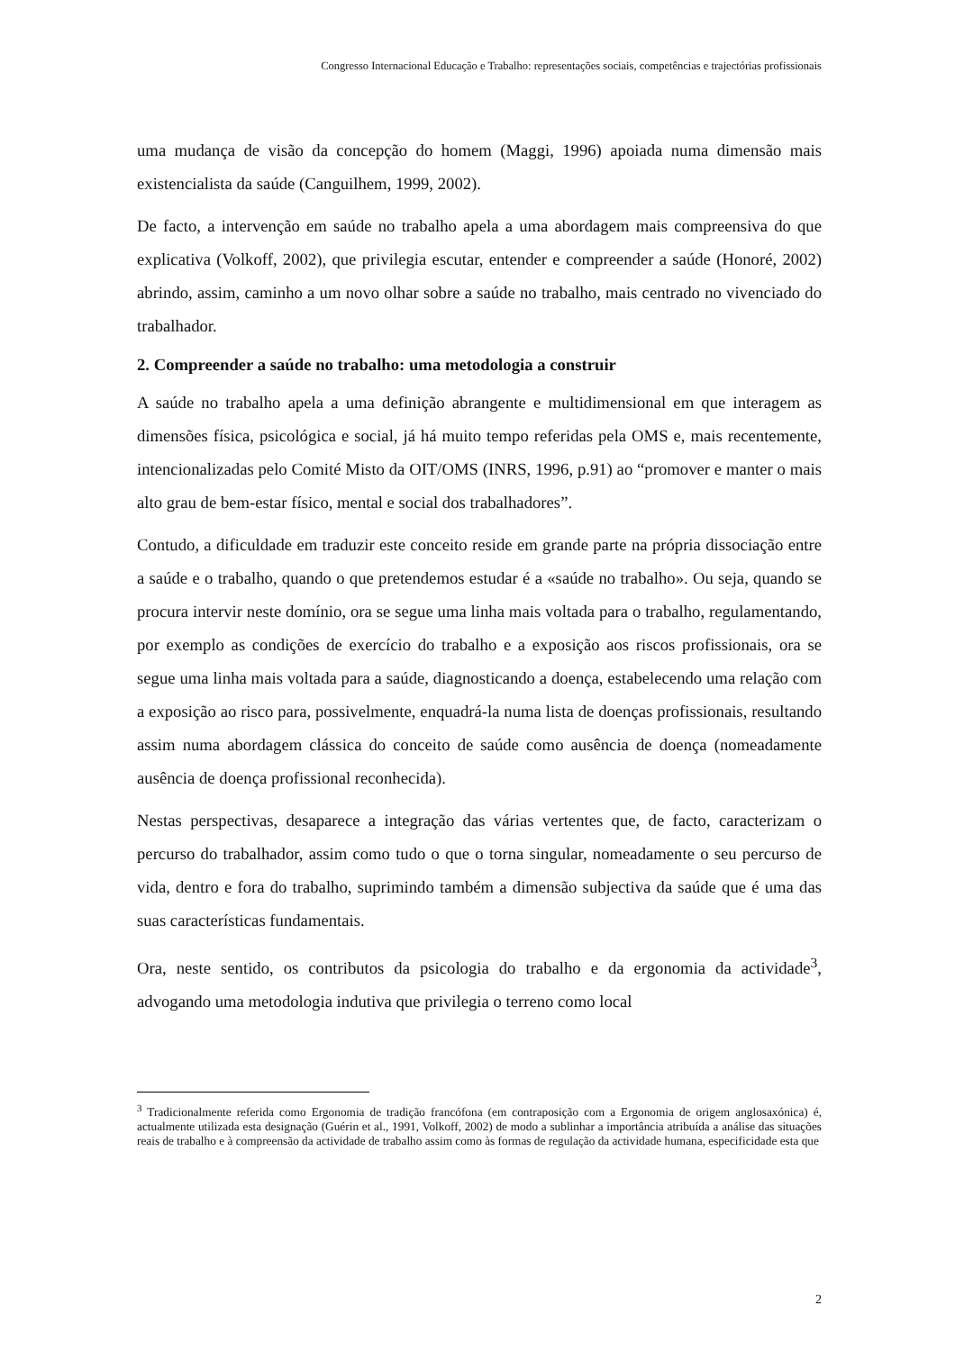Congresso Internacional Educação e Trabalho: representações sociais, competências e trajectórias profissionais
uma mudança de visão da concepção do homem (Maggi, 1996) apoiada numa dimensão mais existencialista da saúde (Canguilhem, 1999, 2002).
De facto, a intervenção em saúde no trabalho apela a uma abordagem mais compreensiva do que explicativa (Volkoff, 2002), que privilegia escutar, entender e compreender a saúde (Honoré, 2002) abrindo, assim, caminho a um novo olhar sobre a saúde no trabalho, mais centrado no vivenciado do trabalhador.
2. Compreender a saúde no trabalho: uma metodologia a construir
A saúde no trabalho apela a uma definição abrangente e multidimensional em que interagem as dimensões física, psicológica e social, já há muito tempo referidas pela OMS e, mais recentemente, intencionalizadas pelo Comité Misto da OIT/OMS (INRS, 1996, p.91) ao “promover e manter o mais alto grau de bem-estar físico, mental e social dos trabalhadores”.
Contudo, a dificuldade em traduzir este conceito reside em grande parte na própria dissociação entre a saúde e o trabalho, quando o que pretendemos estudar é a «saúde no trabalho». Ou seja, quando se procura intervir neste domínio, ora se segue uma linha mais voltada para o trabalho, regulamentando, por exemplo as condições de exercício do trabalho e a exposição aos riscos profissionais, ora se segue uma linha mais voltada para a saúde, diagnosticando a doença, estabelecendo uma relação com a exposição ao risco para, possivelmente, enquadrá-la numa lista de doenças profissionais, resultando assim numa abordagem clássica do conceito de saúde como ausência de doença (nomeadamente ausência de doença profissional reconhecida).
Nestas perspectivas, desaparece a integração das várias vertentes que, de facto, caracterizam o percurso do trabalhador, assim como tudo o que o torna singular, nomeadamente o seu percurso de vida, dentro e fora do trabalho, suprimindo também a dimensão subjectiva da saúde que é uma das suas características fundamentais.
Ora, neste sentido, os contributos da psicologia do trabalho e da ergonomia da actividade<sup>3</sup>, advogando uma metodologia indutiva que privilegia o terreno como local
<sup>3</sup> Tradicionalmente referida como Ergonomia de tradição francófona (em contraposição com a Ergonomia de origem anglosaxónica) é, actualmente utilizada esta designação (Guérin et al., 1991, Volkoff, 2002) de modo a sublinhar a importância atribuída a análise das situações reais de trabalho e à compreensão da actividade de trabalho assim como às formas de regulação da actividade humana, especificidade esta que
2